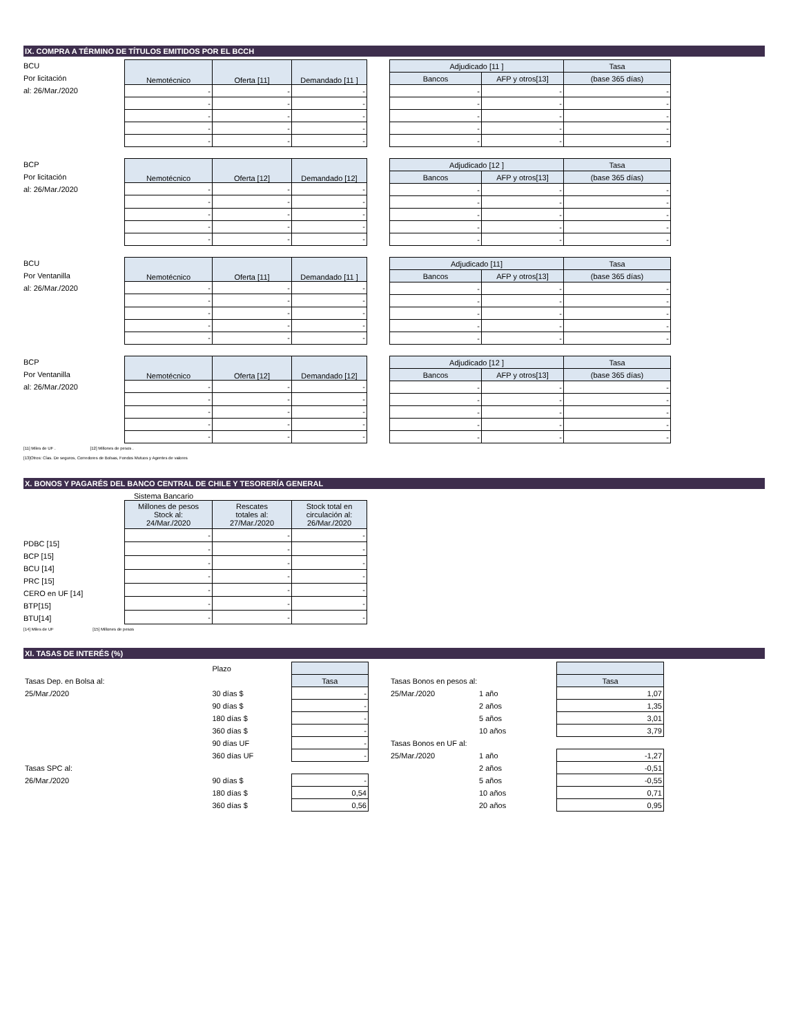IX. COMPRA A TÉRMINO DE TÍTULOS EMITIDOS POR EL BCCH
BCU
Por licitación
al: 26/Mar./2020
| Nemotécnico | Oferta [11] | Demandado [11 ] |
| --- | --- | --- |
| - | - | - |
| - | - | - |
| - | - | - |
| - | - | - |
| - | - | - |
| Adjudicado [11 ] | | Tasa |
| --- | --- | --- |
| Bancos | AFP y otros[13] | (base 365 días) |
| - | - | - |
| - | - | - |
| - | - | - |
| - | - | - |
| - | - | - |
BCP
Por licitación
al: 26/Mar./2020
| Nemotécnico | Oferta [12] | Demandado [12] |
| --- | --- | --- |
| - | - | - |
| - | - | - |
| - | - | - |
| - | - | - |
| - | - | - |
| Adjudicado [12 ] | | Tasa |
| --- | --- | --- |
| Bancos | AFP y otros[13] | (base 365 días) |
| - | - | - |
| - | - | - |
| - | - | - |
| - | - | - |
| - | - | - |
BCU
Por Ventanilla
al: 26/Mar./2020
| Nemotécnico | Oferta [11] | Demandado [11 ] |
| --- | --- | --- |
| - | - | - |
| - | - | - |
| - | - | - |
| - | - | - |
| - | - | - |
| Adjudicado [11] | | Tasa |
| --- | --- | --- |
| Bancos | AFP y otros[13] | (base 365 días) |
| - | - | - |
| - | - | - |
| - | - | - |
| - | - | - |
| - | - | - |
BCP
Por Ventanilla
al: 26/Mar./2020
| Nemotécnico | Oferta [12] | Demandado [12] |
| --- | --- | --- |
| - | - | - |
| - | - | - |
| - | - | - |
| - | - | - |
| - | - | - |
| Adjudicado [12 ] | | Tasa |
| --- | --- | --- |
| Bancos | AFP y otros[13] | (base 365 días) |
| - | - | - |
| - | - | - |
| - | - | - |
| - | - | - |
| - | - | - |
[11] Miles de UF . [12] Millones de pesos .
[13]Otros: Cías. De seguros, Corredores de Bolsas, Fondos Mutuos y Agentes de valores
X. BONOS Y PAGARÉS DEL BANCO CENTRAL DE CHILE Y TESORERÍA GENERAL
Sistema Bancario
PDBC [15]
BCP [15]
BCU [14]
PRC [15]
CERO en UF [14]
BTP[15]
BTU[14]
| Millones de pesos Stock al: 24/Mar./2020 | Rescates totales al: 27/Mar./2020 | Stock total en circulación al: 26/Mar./2020 |
| --- | --- | --- |
| - | - | - |
| - | - | - |
| - | - | - |
| - | - | - |
| - | - | - |
| - | - | - |
| - | - | - |
[14] Miles de UF [15] Millones de pesos
XI. TASAS DE INTERÉS (%)
| | Plazo | |
| Tasas Dep. en Bolsa al: | | Tasa |
| 25/Mar./2020 | 30 días $ | - |
| | 90 días $ | - |
| | 180 días $ | - |
| | 360 días $ | - |
| | 90 días UF | - |
| | 360 días UF | - |
| Tasas SPC al: | | |
| 26/Mar./2020 | 90 días $ | - |
| | 180 días $ | 0,54 |
| | 360 días $ | 0,56 |
| Tasas Bonos en pesos al: | | Tasa |
| 25/Mar./2020 | 1 año | 1,07 |
| | 2 años | 1,35 |
| | 5 años | 3,01 |
| | 10 años | 3,79 |
| Tasas Bonos en UF al: | | |
| 25/Mar./2020 | 1 año | -1,27 |
| | 2 años | -0,51 |
| | 5 años | -0,55 |
| | 10 años | 0,71 |
| | 20 años | 0,95 |